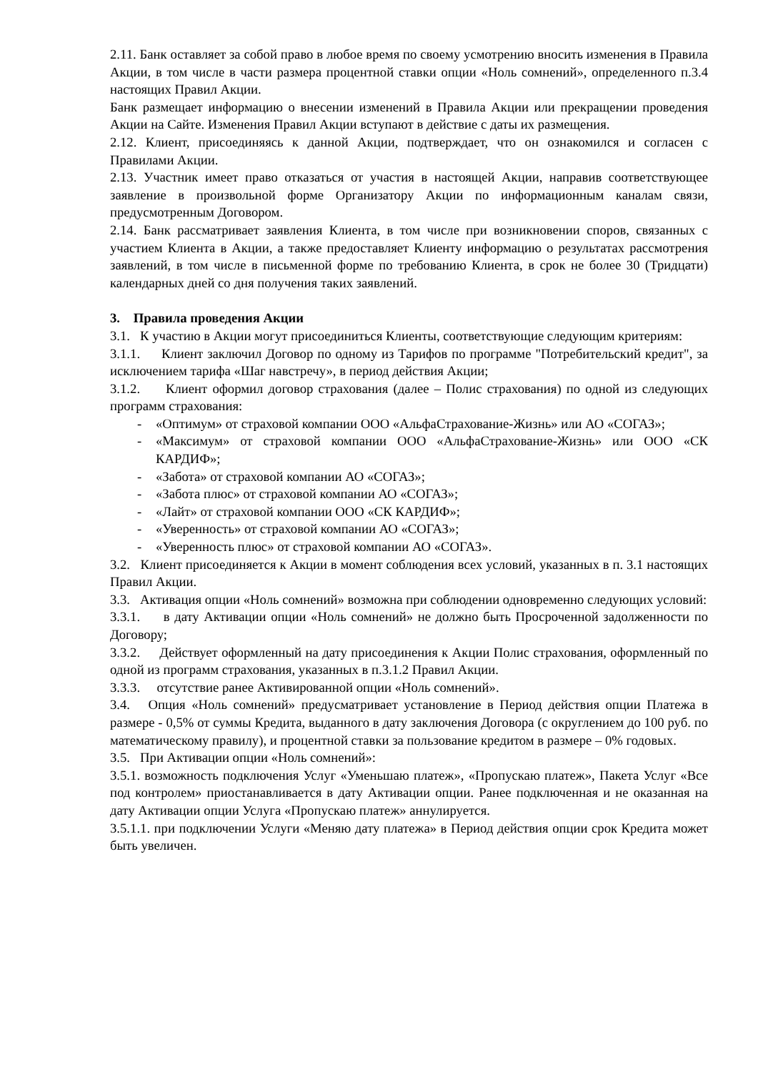2.11. Банк оставляет за собой право в любое время по своему усмотрению вносить изменения в Правила Акции, в том числе в части размера процентной ставки опции «Ноль сомнений», определенного п.3.4 настоящих Правил Акции.
Банк размещает информацию о внесении изменений в Правила Акции или прекращении проведения Акции на Сайте. Изменения Правил Акции вступают в действие с даты их размещения.
2.12. Клиент, присоединяясь к данной Акции, подтверждает, что он ознакомился и согласен с Правилами Акции.
2.13. Участник имеет право отказаться от участия в настоящей Акции, направив соответствующее заявление в произвольной форме Организатору Акции по информационным каналам связи, предусмотренным Договором.
2.14. Банк рассматривает заявления Клиента, в том числе при возникновении споров, связанных с участием Клиента в Акции, а также предоставляет Клиенту информацию о результатах рассмотрения заявлений, в том числе в письменной форме по требованию Клиента, в срок не более 30 (Тридцати) календарных дней со дня получения таких заявлений.
3. Правила проведения Акции
3.1. К участию в Акции могут присоединиться Клиенты, соответствующие следующим критериям:
3.1.1. Клиент заключил Договор по одному из Тарифов по программе "Потребительский кредит", за исключением тарифа «Шаг навстречу», в период действия Акции;
3.1.2. Клиент оформил договор страхования (далее – Полис страхования) по одной из следующих программ страхования:
- «Оптимум» от страховой компании ООО «АльфаСтрахование-Жизнь» или АО «СОГАЗ»;
- «Максимум» от страховой компании ООО «АльфаСтрахование-Жизнь» или ООО «СК КАРДИФ»;
- «Забота» от страховой компании АО «СОГАЗ»;
- «Забота плюс» от страховой компании АО «СОГАЗ»;
- «Лайт» от страховой компании ООО «СК КАРДИФ»;
- «Уверенность» от страховой компании АО «СОГАЗ»;
- «Уверенность плюс» от страховой компании АО «СОГАЗ».
3.2. Клиент присоединяется к Акции в момент соблюдения всех условий, указанных в п. 3.1 настоящих Правил Акции.
3.3. Активация опции «Ноль сомнений» возможна при соблюдении одновременно следующих условий:
3.3.1. в дату Активации опции «Ноль сомнений» не должно быть Просроченной задолженности по Договору;
3.3.2. Действует оформленный на дату присоединения к Акции Полис страхования, оформленный по одной из программ страхования, указанных в п.3.1.2 Правил Акции.
3.3.3. отсутствие ранее Активированной опции «Ноль сомнений».
3.4. Опция «Ноль сомнений» предусматривает установление в Период действия опции Платежа в размере - 0,5% от суммы Кредита, выданного в дату заключения Договора (с округлением до 100 руб. по математическому правилу), и процентной ставки за пользование кредитом в размере – 0% годовых.
3.5. При Активации опции «Ноль сомнений»:
3.5.1. возможность подключения Услуг «Уменьшаю платеж», «Пропускаю платеж», Пакета Услуг «Все под контролем» приостанавливается в дату Активации опции. Ранее подключенная и не оказанная на дату Активации опции Услуга «Пропускаю платеж» аннулируется.
3.5.1.1. при подключении Услуги «Меняю дату платежа» в Период действия опции срок Кредита может быть увеличен.